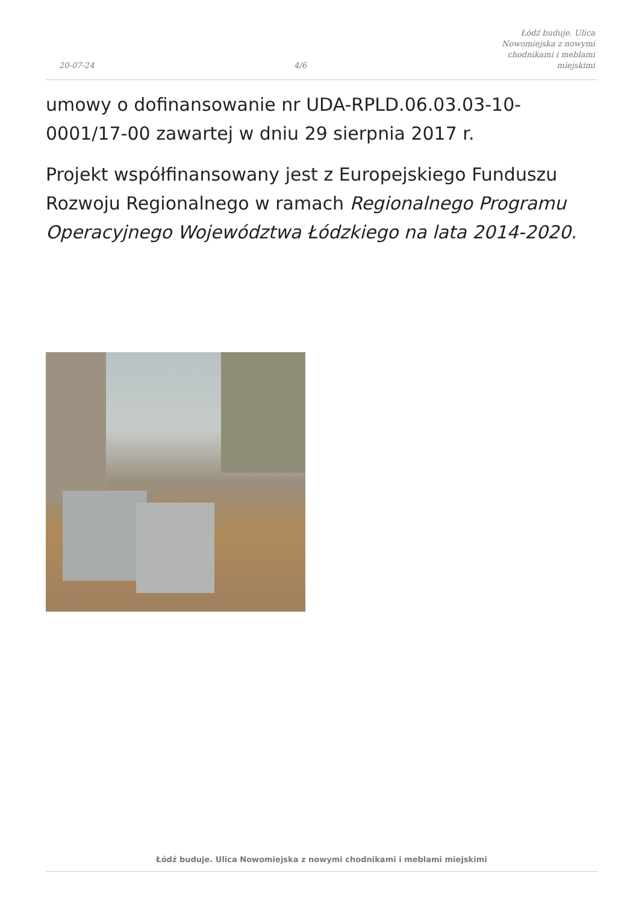20-07-24
4/6
Łódź buduje. Ulica Nowomiejska z nowymi chodnikami i meblami miejskimi
umowy o dofinansowanie nr UDA-RPLD.06.03.03-10-0001/17-00 zawartej w dniu 29 sierpnia 2017 r.
Projekt współfinansowany jest z Europejskiego Funduszu Rozwoju Regionalnego w ramach Regionalnego Programu Operacyjnego Województwa Łódzkiego na lata 2014-2020.
Łódź buduje. Ulica Nowomiejska z nowymi chodnikami i meblami miejskimi